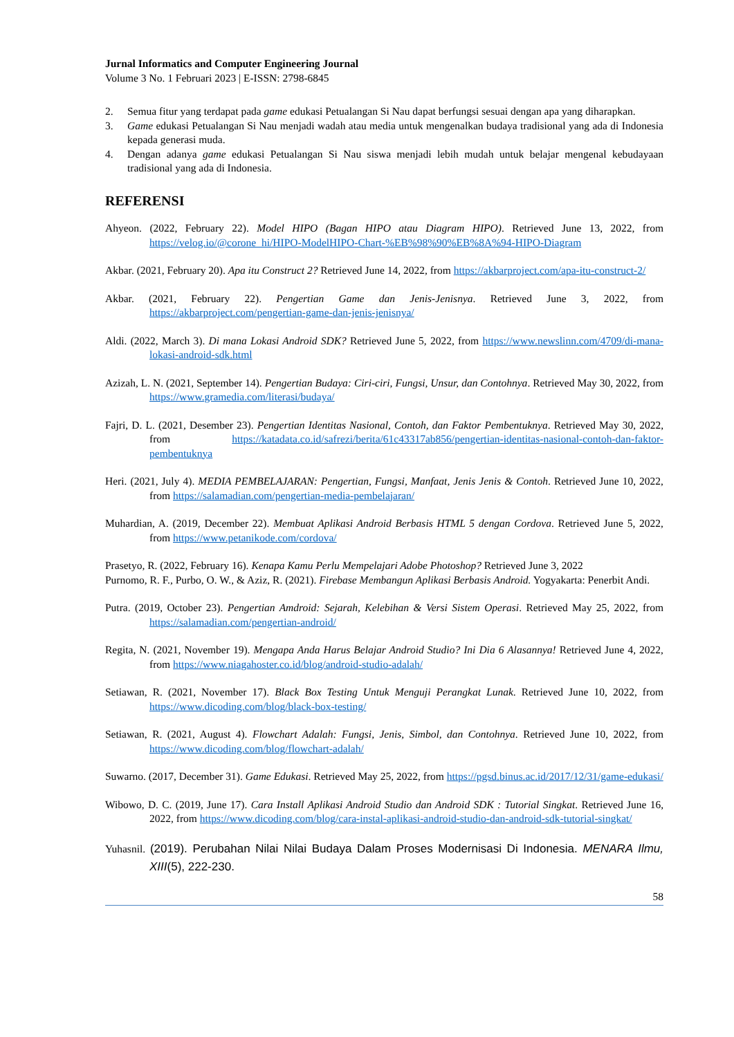Jurnal Informatics and Computer Engineering Journal
Volume 3 No. 1 Februari 2023 | E-ISSN: 2798-6845
2. Semua fitur yang terdapat pada game edukasi Petualangan Si Nau dapat berfungsi sesuai dengan apa yang diharapkan.
3. Game edukasi Petualangan Si Nau menjadi wadah atau media untuk mengenalkan budaya tradisional yang ada di Indonesia kepada generasi muda.
4. Dengan adanya game edukasi Petualangan Si Nau siswa menjadi lebih mudah untuk belajar mengenal kebudayaan tradisional yang ada di Indonesia.
REFERENSI
Ahyeon. (2022, February 22). Model HIPO (Bagan HIPO atau Diagram HIPO). Retrieved June 13, 2022, from https://velog.io/@corone_hi/HIPO-ModelHIPO-Chart-%EB%98%90%EB%8A%94-HIPO-Diagram
Akbar. (2021, February 20). Apa itu Construct 2? Retrieved June 14, 2022, from https://akbarproject.com/apa-itu-construct-2/
Akbar. (2021, February 22). Pengertian Game dan Jenis-Jenisnya. Retrieved June 3, 2022, from https://akbarproject.com/pengertian-game-dan-jenis-jenisnya/
Aldi. (2022, March 3). Di mana Lokasi Android SDK? Retrieved June 5, 2022, from https://www.newslinn.com/4709/di-mana-lokasi-android-sdk.html
Azizah, L. N. (2021, September 14). Pengertian Budaya: Ciri-ciri, Fungsi, Unsur, dan Contohnya. Retrieved May 30, 2022, from https://www.gramedia.com/literasi/budaya/
Fajri, D. L. (2021, Desember 23). Pengertian Identitas Nasional, Contoh, dan Faktor Pembentuknya. Retrieved May 30, 2022, from https://katadata.co.id/safrezi/berita/61c43317ab856/pengertian-identitas-nasional-contoh-dan-faktor-pembentuknya
Heri. (2021, July 4). MEDIA PEMBELAJARAN: Pengertian, Fungsi, Manfaat, Jenis Jenis & Contoh. Retrieved June 10, 2022, from https://salamadian.com/pengertian-media-pembelajaran/
Muhardian, A. (2019, December 22). Membuat Aplikasi Android Berbasis HTML 5 dengan Cordova. Retrieved June 5, 2022, from https://www.petanikode.com/cordova/
Prasetyo, R. (2022, February 16). Kenapa Kamu Perlu Mempelajari Adobe Photoshop? Retrieved June 3, 2022
Purnomo, R. F., Purbo, O. W., & Aziz, R. (2021). Firebase Membangun Aplikasi Berbasis Android. Yogyakarta: Penerbit Andi.
Putra. (2019, October 23). Pengertian Amdroid: Sejarah, Kelebihan & Versi Sistem Operasi. Retrieved May 25, 2022, from https://salamadian.com/pengertian-android/
Regita, N. (2021, November 19). Mengapa Anda Harus Belajar Android Studio? Ini Dia 6 Alasannya! Retrieved June 4, 2022, from https://www.niagahoster.co.id/blog/android-studio-adalah/
Setiawan, R. (2021, November 17). Black Box Testing Untuk Menguji Perangkat Lunak. Retrieved June 10, 2022, from https://www.dicoding.com/blog/black-box-testing/
Setiawan, R. (2021, August 4). Flowchart Adalah: Fungsi, Jenis, Simbol, dan Contohnya. Retrieved June 10, 2022, from https://www.dicoding.com/blog/flowchart-adalah/
Suwarno. (2017, December 31). Game Edukasi. Retrieved May 25, 2022, from https://pgsd.binus.ac.id/2017/12/31/game-edukasi/
Wibowo, D. C. (2019, June 17). Cara Install Aplikasi Android Studio dan Android SDK : Tutorial Singkat. Retrieved June 16, 2022, from https://www.dicoding.com/blog/cara-instal-aplikasi-android-studio-dan-android-sdk-tutorial-singkat/
Yuhasnil. (2019). Perubahan Nilai Nilai Budaya Dalam Proses Modernisasi Di Indonesia. MENARA Ilmu, XIII(5), 222-230.
58